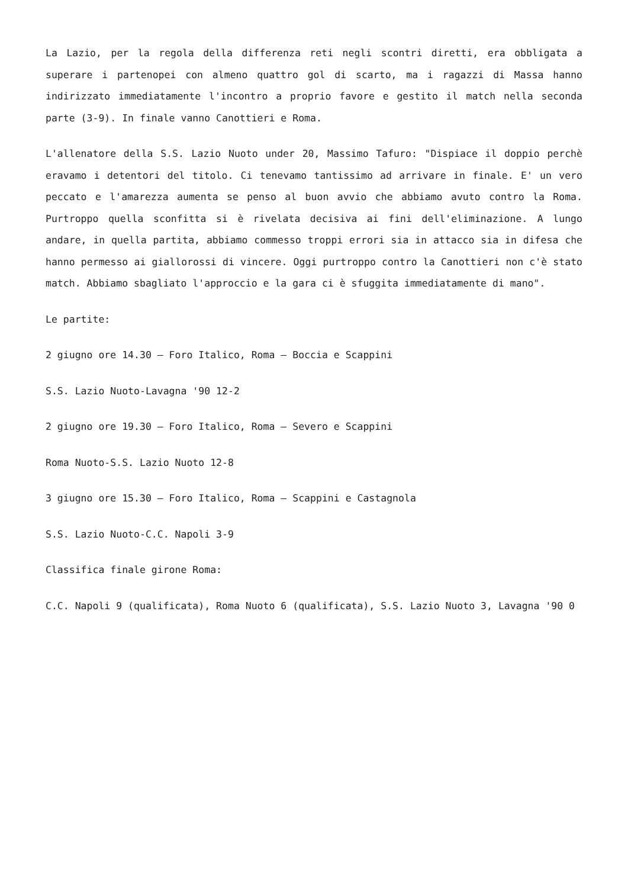La Lazio, per la regola della differenza reti negli scontri diretti, era obbligata a superare i partenopei con almeno quattro gol di scarto, ma i ragazzi di Massa hanno indirizzato immediatamente l'incontro a proprio favore e gestito il match nella seconda parte (3-9). In finale vanno Canottieri e Roma.
L'allenatore della S.S. Lazio Nuoto under 20, Massimo Tafuro: "Dispiace il doppio perchè eravamo i detentori del titolo. Ci tenevamo tantissimo ad arrivare in finale. E' un vero peccato e l'amarezza aumenta se penso al buon avvio che abbiamo avuto contro la Roma. Purtroppo quella sconfitta si è rivelata decisiva ai fini dell'eliminazione. A lungo andare, in quella partita, abbiamo commesso troppi errori sia in attacco sia in difesa che hanno permesso ai giallorossi di vincere. Oggi purtroppo contro la Canottieri non c'è stato match. Abbiamo sbagliato l'approccio e la gara ci è sfuggita immediatamente di mano".
Le partite:
2 giugno ore 14.30 – Foro Italico, Roma – Boccia e Scappini
S.S. Lazio Nuoto-Lavagna '90 12-2
2 giugno ore 19.30 – Foro Italico, Roma – Severo e Scappini
Roma Nuoto-S.S. Lazio Nuoto 12-8
3 giugno ore 15.30 – Foro Italico, Roma – Scappini e Castagnola
S.S. Lazio Nuoto-C.C. Napoli 3-9
Classifica finale girone Roma:
C.C. Napoli 9 (qualificata), Roma Nuoto 6 (qualificata), S.S. Lazio Nuoto 3, Lavagna '90 0